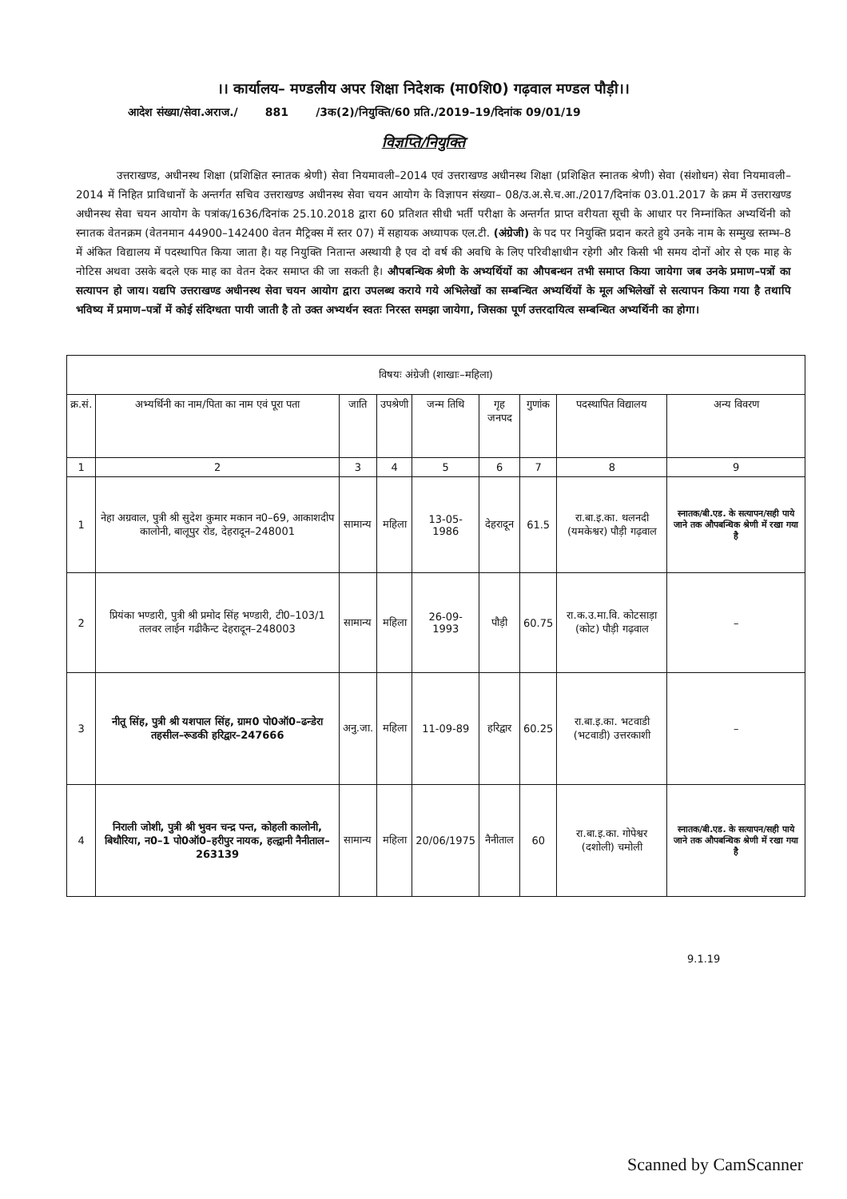।। कार्यालय– मण्डलीय अपर शिक्षा निदेशक (मा0शि0) गढ़वाल मण्डल पौड़ी।।
आदेश संख्या/सेवा.अराज./ 881 /3क(2)/नियुक्ति/60 प्रति./2019–19/दिनांक 09/01/19
विज्ञप्ति/नियुक्ति
उत्तराखण्ड, अधीनस्थ शिक्षा (प्रशिक्षित स्नातक श्रेणी) सेवा नियमावली–2014 एवं उत्तराखण्ड अधीनस्थ शिक्षा (प्रशिक्षित स्नातक श्रेणी) सेवा (संशोधन) सेवा नियमावली–2014 में निहित प्राविधानों के अन्तर्गत सचिव उत्तराखण्ड अधीनस्थ सेवा चयन आयोग के विज्ञापन संख्या– 08/उ.अ.से.च.आ./2017/दिनांक 03.01.2017 के क्रम में उत्तराखण्ड अधीनस्थ सेवा चयन आयोग के पत्रांक/1636/दिनांक 25.10.2018 द्वारा 60 प्रतिशत सीधी भर्ती परीक्षा के अन्तर्गत प्राप्त वरीयता सूची के आधार पर निम्नांकित अभ्यर्थिनी को स्नातक वेतनक्रम (वेतनमान 44900–142400 वेतन मैट्रिक्स में स्तर 07) में सहायक अध्यापक एल.टी. (अंग्रेजी) के पद पर नियुक्ति प्रदान करते हुये उनके नाम के सम्मुख स्तम्भ–8 में अंकित विद्यालय में पदस्थापित किया जाता है। यह नियुक्ति नितान्त अस्थायी है एव दो वर्ष की अवधि के लिए परिवीक्षाधीन रहेगी और किसी भी समय दोनों ओर से एक माह के नोटिस अथवा उसके बदले एक माह का वेतन देकर समाप्त की जा सकती है। औपबन्धिक श्रेणी के अभ्यर्थियों का औपबन्धन तभी समाप्त किया जायेगा जब उनके प्रमाण–पत्रों का सत्यापन हो जाय। यद्यपि उत्तराखण्ड अधीनस्थ सेवा चयन आयोग द्वारा उपलब्ध कराये गये अभिलेखों का सम्बन्धित अभ्यर्थियों के मूल अभिलेखों से सत्यापन किया गया है तथापि भविष्य में प्रमाण–पत्रों में कोई संदिग्धता पायी जाती है तो उक्त अभ्यर्थन स्वतः निरस्त समझा जायेगा, जिसका पूर्ण उत्तरदायित्व सम्बन्धित अभ्यर्थिनी का होगा।
| विषयः अंग्रेजी (शाखाः–महिला) | | | | | | | | |
| क्र.सं. | अभ्यर्थिनी का नाम/पिता का नाम एवं पूरा पता | जाति | उपश्रेणी | जन्म तिथि | गृह जनपद | गुणांक | पदस्थापित विद्यालय | अन्य विवरण |
| 1 | 2 | 3 | 4 | 5 | 6 | 7 | 8 | 9 |
| 1 | नेहा अग्रवाल, पुत्री श्री सुदेश कुमार मकान न0–69, आकाशदीप कालोनी, बालूपुर रोड, देहरादून–248001 | सामान्य | महिला | 13-05-1986 | देहरादून | 61.5 | रा.बा.इ.का. थलनदी (यमकेश्वर) पौड़ी गढ़वाल | स्नातक/बी.एड. के सत्यापन/सही पाये जाने तक औपबन्धिक श्रेणी में रखा गया है |
| 2 | प्रियंका भण्डारी, पुत्री श्री प्रमोद सिंह भण्डारी, टी0–103/1 तलवर लाईन गढीकैन्ट देहरादून–248003 | सामान्य | महिला | 26-09-1993 | पौड़ी | 60.75 | रा.क.उ.मा.वि. कोटसाड़ा (कोट) पौड़ी गढ़वाल | – |
| 3 | नीतू सिंह, पुत्री श्री यशपाल सिंह, ग्राम0 पो0ऑ0–ढन्डेरा तहसील–रूडकी हरिद्वार–247666 | अनु.जा. | महिला | 11-09-89 | हरिद्वार | 60.25 | रा.बा.इ.का. भटवाडी (भटवाडी) उत्तरकाशी | – |
| 4 | निराली जोशी, पुत्री श्री भुवन चन्द्र पन्त, कोहली कालोनी, बिथौरिया, न0–1 पो0ऑ0–हरीपुर नायक, हल्द्वानी नैनीताल–263139 | सामान्य | महिला | 20/06/1975 | नैनीताल | 60 | रा.बा.इ.का. गोपेश्वर (दशोली) चमोली | स्नातक/बी.एड. के सत्यापन/सही पाये जाने तक औपबन्धिक श्रेणी में रखा गया है |
9.1.19
Scanned by CamScanner